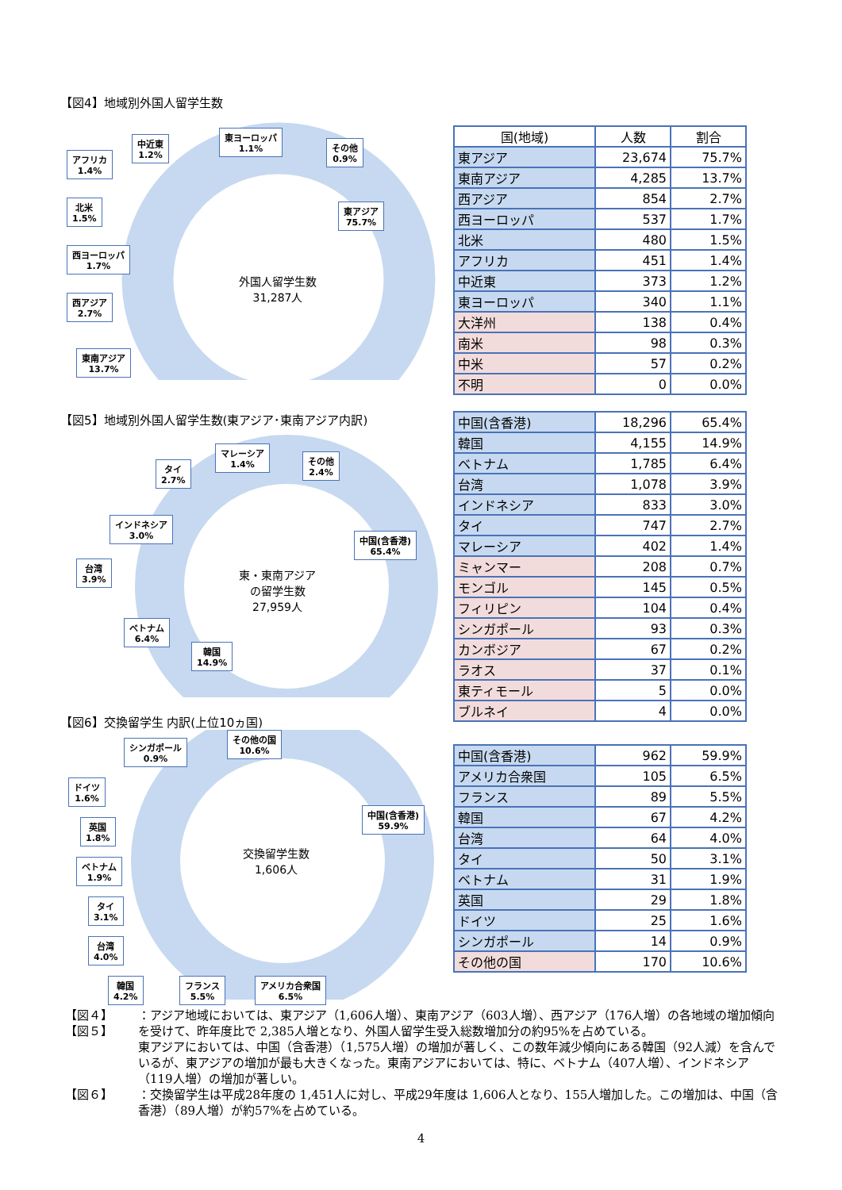【図4】地域別外国人留学生数
外国人留学生数
31,287人
アフリカ
1.4%
中近東
1.2%
東ヨーロッパ
1.1%
その他
0.9%
北米
1.5%
西ヨーロッパ
1.7%
西アジア
2.7%
東南アジア
13.7%
東アジア
75.7%
| 国(地域) | 人数 | 割合 |
| --- | --- | --- |
| 東アジア | 23,674 | 75.7% |
| 東南アジア | 4,285 | 13.7% |
| 西アジア | 854 | 2.7% |
| 西ヨーロッパ | 537 | 1.7% |
| 北米 | 480 | 1.5% |
| アフリカ | 451 | 1.4% |
| 中近東 | 373 | 1.2% |
| 東ヨーロッパ | 340 | 1.1% |
| 大洋州 | 138 | 0.4% |
| 南米 | 98 | 0.3% |
| 中米 | 57 | 0.2% |
| 不明 | 0 | 0.0% |
【図5】地域別外国人留学生数(東アジア･東南アジア内訳)
東・東南アジア
の留学生数
27,959人
タイ
2.7%
マレーシア
1.4%
その他
2.4%
インドネシア
3.0%
台湾
3.9%
ベトナム
6.4%
韓国
14.9%
中国(含香港)
65.4%
【図6】交換留学生 内訳(上位10ヵ国)
交換留学生数
1,606人
シンガポール
0.9%
その他の国
10.6%
ドイツ
1.6%
中国(含香港)
59.9%
英国
1.8%
ベトナム
1.9%
タイ
3.1%
台湾
4.0%
韓国
4.2%
フランス
5.5%
アメリカ合衆国
6.5%
| 中国(含香港) | 18,296 | 65.4% |
| 韓国 | 4,155 | 14.9% |
| ベトナム | 1,785 | 6.4% |
| 台湾 | 1,078 | 3.9% |
| インドネシア | 833 | 3.0% |
| タイ | 747 | 2.7% |
| マレーシア | 402 | 1.4% |
| ミャンマー | 208 | 0.7% |
| モンゴル | 145 | 0.5% |
| フィリピン | 104 | 0.4% |
| シンガポール | 93 | 0.3% |
| カンボジア | 67 | 0.2% |
| ラオス | 37 | 0.1% |
| 東ティモール | 5 | 0.0% |
| ブルネイ | 4 | 0.0% |
| 中国(含香港) | 962 | 59.9% |
| アメリカ合衆国 | 105 | 6.5% |
| フランス | 89 | 5.5% |
| 韓国 | 67 | 4.2% |
| 台湾 | 64 | 4.0% |
| タイ | 50 | 3.1% |
| ベトナム | 31 | 1.9% |
| 英国 | 29 | 1.8% |
| ドイツ | 25 | 1.6% |
| シンガポール | 14 | 0.9% |
| その他の国 | 170 | 10.6% |
【図４】
【図５】 ：アジア地域においては、東アジア（1,606人増）、東南アジア（603人増）、西アジア（176人増）の各地域の増加傾向を受けて、昨年度比で 2,385人増となり、外国人留学生受入総数増加分の約95%を占めている。
東アジアにおいては、中国（含香港）（1,575人増）の増加が著しく、この数年減少傾向にある韓国（92人減）を含んでいるが、東アジアの増加が最も大きくなった。東南アジアにおいては、特に、ベトナム（407人増）、インドネシア（119人増）の増加が著しい。
【図６】 ：交換留学生は平成28年度の 1,451人に対し、平成29年度は 1,606人となり、155人増加した。この増加は、中国（含香港）（89人増）が約57%を占めている。
4